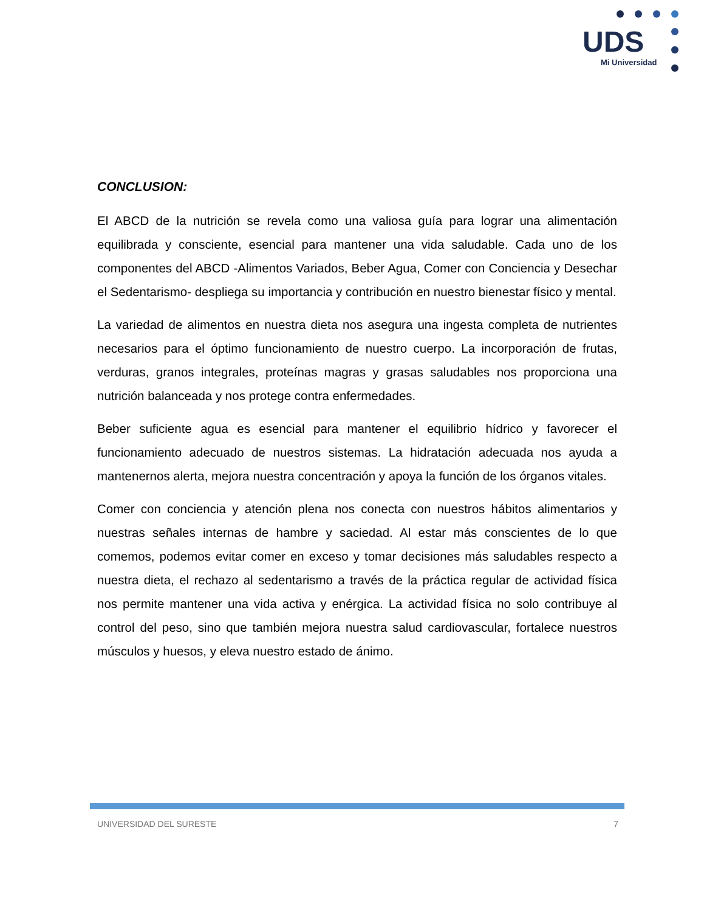UDS
Mi Universidad
CONCLUSION:
El ABCD de la nutrición se revela como una valiosa guía para lograr una alimentación equilibrada y consciente, esencial para mantener una vida saludable. Cada uno de los componentes del ABCD -Alimentos Variados, Beber Agua, Comer con Conciencia y Desechar el Sedentarismo- despliega su importancia y contribución en nuestro bienestar físico y mental.
La variedad de alimentos en nuestra dieta nos asegura una ingesta completa de nutrientes necesarios para el óptimo funcionamiento de nuestro cuerpo. La incorporación de frutas, verduras, granos integrales, proteínas magras y grasas saludables nos proporciona una nutrición balanceada y nos protege contra enfermedades.
Beber suficiente agua es esencial para mantener el equilibrio hídrico y favorecer el funcionamiento adecuado de nuestros sistemas. La hidratación adecuada nos ayuda a mantenernos alerta, mejora nuestra concentración y apoya la función de los órganos vitales.
Comer con conciencia y atención plena nos conecta con nuestros hábitos alimentarios y nuestras señales internas de hambre y saciedad. Al estar más conscientes de lo que comemos, podemos evitar comer en exceso y tomar decisiones más saludables respecto a nuestra dieta, el rechazo al sedentarismo a través de la práctica regular de actividad física nos permite mantener una vida activa y enérgica. La actividad física no solo contribuye al control del peso, sino que también mejora nuestra salud cardiovascular, fortalece nuestros músculos y huesos, y eleva nuestro estado de ánimo.
UNIVERSIDAD DEL SURESTE 7